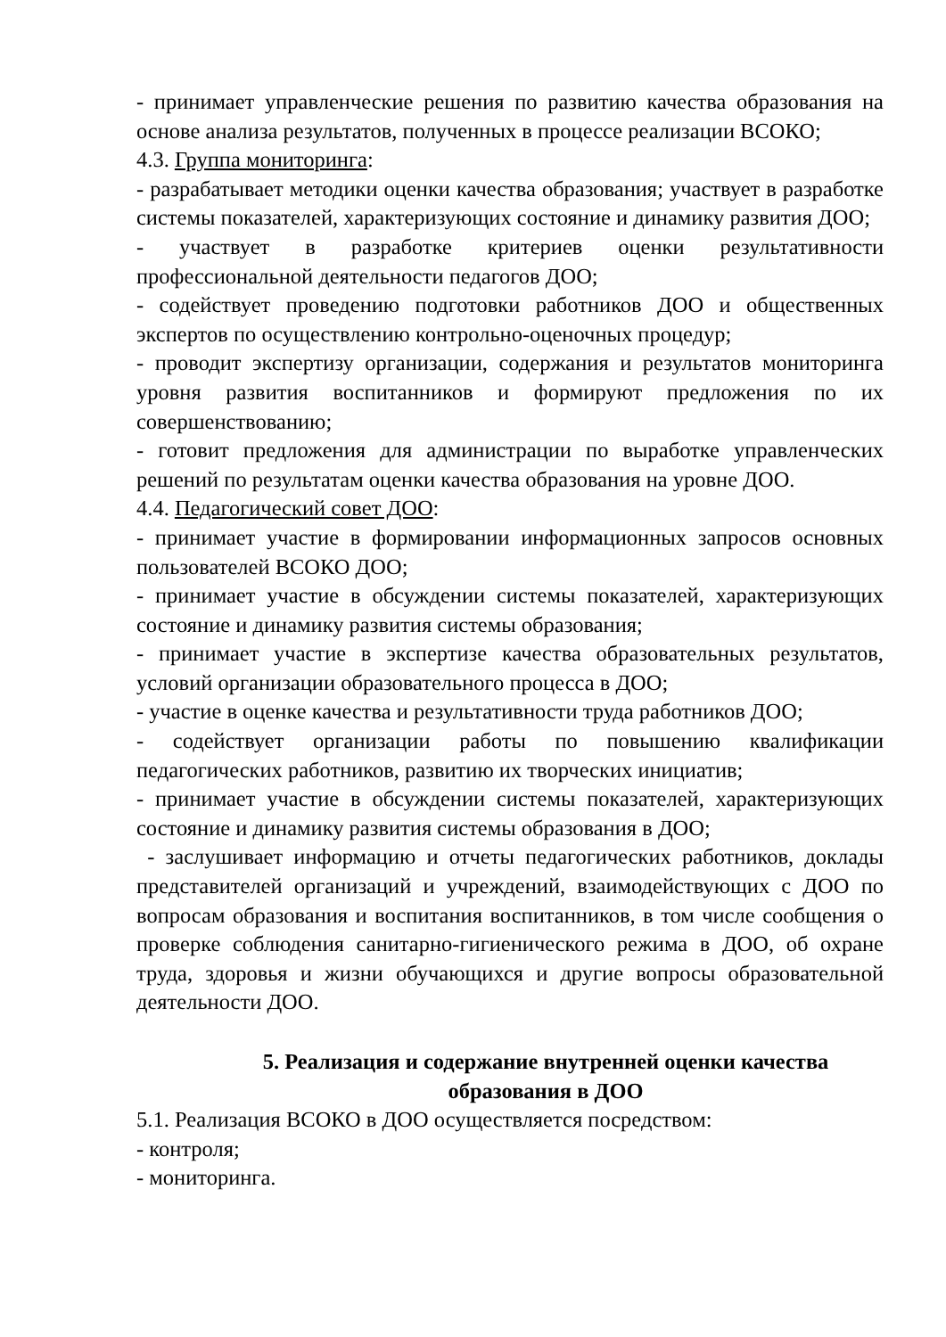- принимает управленческие решения по развитию качества образования на основе анализа результатов, полученных в процессе реализации ВСОКО;
4.3. Группа мониторинга:
- разрабатывает методики оценки качества образования; участвует в разработке системы показателей, характеризующих состояние и динамику развития ДОО;
- участвует в разработке критериев оценки результативности профессиональной деятельности педагогов ДОО;
- содействует проведению подготовки работников ДОО и общественных экспертов по осуществлению контрольно-оценочных процедур;
- проводит экспертизу организации, содержания и результатов мониторинга уровня развития воспитанников и формируют предложения по их совершенствованию;
- готовит предложения для администрации по выработке управленческих решений по результатам оценки качества образования на уровне ДОО.
4.4. Педагогический совет ДОО:
- принимает участие в формировании информационных запросов основных пользователей ВСОКО ДОО;
- принимает участие в обсуждении системы показателей, характеризующих состояние и динамику развития системы образования;
- принимает участие в экспертизе качества образовательных результатов, условий организации образовательного процесса в ДОО;
- участие в оценке качества и результативности труда работников ДОО;
- содействует организации работы по повышению квалификации педагогических работников, развитию их творческих инициатив;
- принимает участие в обсуждении системы показателей, характеризующих состояние и динамику развития системы образования в ДОО;
- заслушивает информацию и отчеты педагогических работников, доклады представителей организаций и учреждений, взаимодействующих с ДОО по вопросам образования и воспитания воспитанников, в том числе сообщения о проверке соблюдения санитарно-гигиенического режима в ДОО, об охране труда, здоровья и жизни обучающихся и другие вопросы образовательной деятельности ДОО.
5. Реализация и содержание внутренней оценки качества
образования в ДОО
5.1. Реализация ВСОКО в ДОО осуществляется посредством:
- контроля;
- мониторинга.